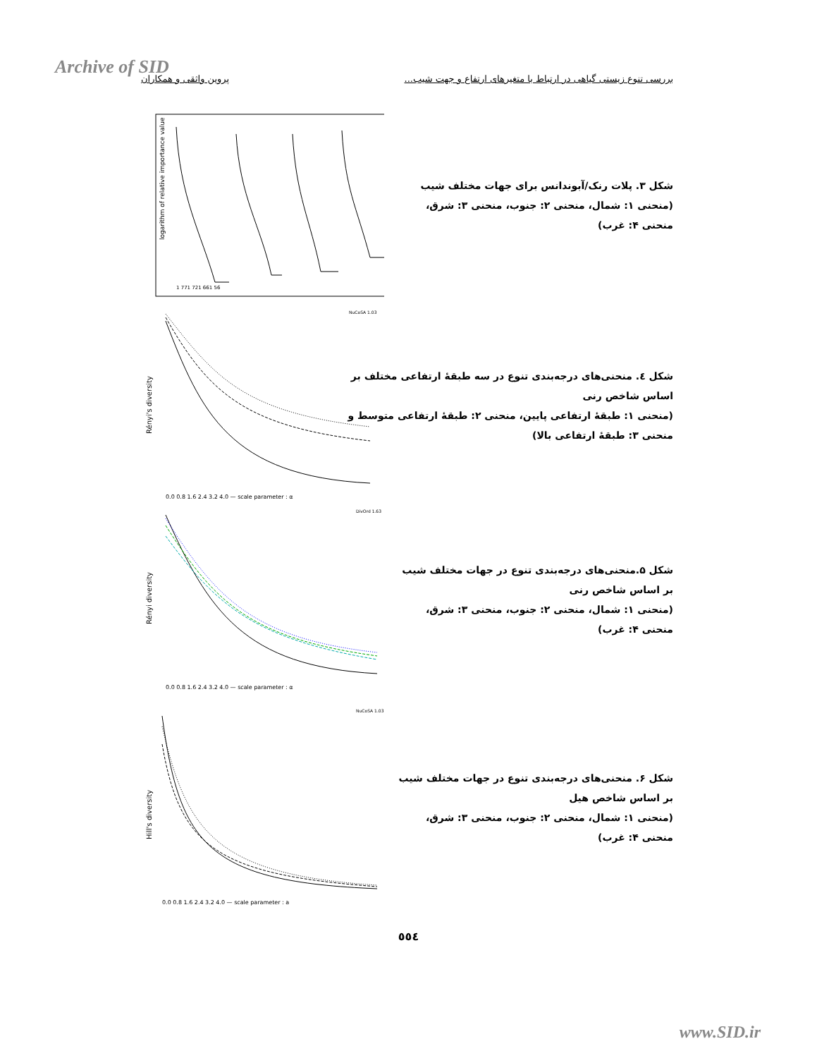Archive of SID
بررسی تنوع زیستی گیاهی در ارتباط با متغیرهای ارتفاع و جهت شیب... پروین واثقی و همکاران
logarithm of relative importance value
1 771 721 661 56
شکل ۳. پلات رنک/آبوندانس برای جهات مختلف شیب
(منحنی ۱: شمال، منحنی ۲: جنوب، منحنی ۳: شرق،
منحنی ۴: غرب)
Rényi's diversity
0.0 0.8 1.6 2.4 3.2 4.0 — scale parameter : α
NuCoSA 1.03
شکل ٤. منحنی‌های درجه‌بندی تنوع در سه طبقهٔ ارتفاعی مختلف بر اساس شاخص رنی
(منحنی ۱: طبقهٔ ارتفاعی پایین، منحنی ۲: طبقهٔ ارتفاعی متوسط و منحنی ۳: طبقهٔ ارتفاعی بالا)
Rényi diversity
0.0 0.8 1.6 2.4 3.2 4.0 — scale parameter : α
DivOrd 1.63
شکل ۵.منحنی‌های درجه‌بندی تنوع در جهات مختلف شیب بر اساس شاخص رنی
(منحنی ۱: شمال، منحنی ۲: جنوب، منحنی ۳: شرق، منحنی ۴: غرب)
Hill's diversity
0.0 0.8 1.6 2.4 3.2 4.0 — scale parameter : a
NuCoSA 1.03
شکل ۶. منحنی‌های درجه‌بندی تنوع در جهات مختلف شیب بر اساس شاخص هیل
(منحنی ۱: شمال، منحنی ۲: جنوب، منحنی ۳: شرق، منحنی ۴: غرب)
٥٥٤
www.SID.ir